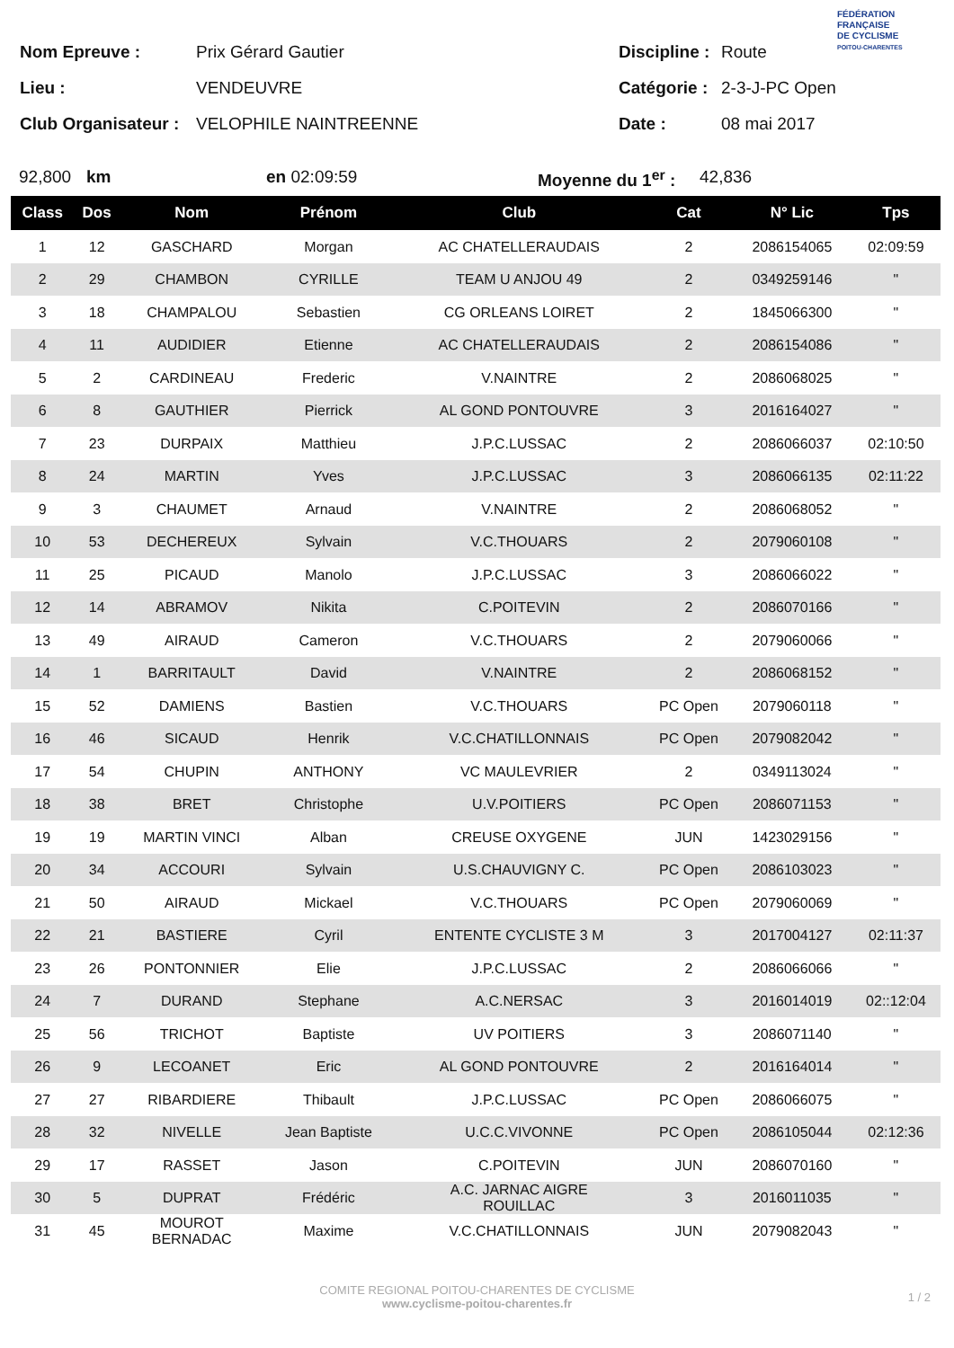FÉDÉRATION
FRANÇAISE
DE CYCLISME
POITOU-CHARENTES
Nom Epreuve : Prix Gérard Gautier Discipline : Route
Lieu : VENDEUVRE Catégorie : 2-3-J-PC Open
Club Organisateur : VELOPHILE NAINTREENNE Date : 08 mai 2017
92,800 km en 02:09:59 Moyenne du 1<sup>er</sup> : 42,836
| Class | Dos | Nom | Prénom | Club | Cat | N° Lic | Tps |
| --- | --- | --- | --- | --- | --- | --- | --- |
| 1 | 12 | GASCHARD | Morgan | AC CHATELLERAUDAIS | 2 | 2086154065 | 02:09:59 |
| 2 | 29 | CHAMBON | CYRILLE | TEAM U ANJOU 49 | 2 | 0349259146 | " |
| 3 | 18 | CHAMPALOU | Sebastien | CG ORLEANS LOIRET | 2 | 1845066300 | " |
| 4 | 11 | AUDIDIER | Etienne | AC CHATELLERAUDAIS | 2 | 2086154086 | " |
| 5 | 2 | CARDINEAU | Frederic | V.NAINTRE | 2 | 2086068025 | " |
| 6 | 8 | GAUTHIER | Pierrick | AL GOND PONTOUVRE | 3 | 2016164027 | " |
| 7 | 23 | DURPAIX | Matthieu | J.P.C.LUSSAC | 2 | 2086066037 | 02:10:50 |
| 8 | 24 | MARTIN | Yves | J.P.C.LUSSAC | 3 | 2086066135 | 02:11:22 |
| 9 | 3 | CHAUMET | Arnaud | V.NAINTRE | 2 | 2086068052 | " |
| 10 | 53 | DECHEREUX | Sylvain | V.C.THOUARS | 2 | 2079060108 | " |
| 11 | 25 | PICAUD | Manolo | J.P.C.LUSSAC | 3 | 2086066022 | " |
| 12 | 14 | ABRAMOV | Nikita | C.POITEVIN | 2 | 2086070166 | " |
| 13 | 49 | AIRAUD | Cameron | V.C.THOUARS | 2 | 2079060066 | " |
| 14 | 1 | BARRITAULT | David | V.NAINTRE | 2 | 2086068152 | " |
| 15 | 52 | DAMIENS | Bastien | V.C.THOUARS | PC Open | 2079060118 | " |
| 16 | 46 | SICAUD | Henrik | V.C.CHATILLONNAIS | PC Open | 2079082042 | " |
| 17 | 54 | CHUPIN | ANTHONY | VC MAULEVRIER | 2 | 0349113024 | " |
| 18 | 38 | BRET | Christophe | U.V.POITIERS | PC Open | 2086071153 | " |
| 19 | 19 | MARTIN VINCI | Alban | CREUSE OXYGENE | JUN | 1423029156 | " |
| 20 | 34 | ACCOURI | Sylvain | U.S.CHAUVIGNY C. | PC Open | 2086103023 | " |
| 21 | 50 | AIRAUD | Mickael | V.C.THOUARS | PC Open | 2079060069 | " |
| 22 | 21 | BASTIERE | Cyril | ENTENTE CYCLISTE 3 M | 3 | 2017004127 | 02:11:37 |
| 23 | 26 | PONTONNIER | Elie | J.P.C.LUSSAC | 2 | 2086066066 | " |
| 24 | 7 | DURAND | Stephane | A.C.NERSAC | 3 | 2016014019 | 02::12:04 |
| 25 | 56 | TRICHOT | Baptiste | UV POITIERS | 3 | 2086071140 | " |
| 26 | 9 | LECOANET | Eric | AL GOND PONTOUVRE | 2 | 2016164014 | " |
| 27 | 27 | RIBARDIERE | Thibault | J.P.C.LUSSAC | PC Open | 2086066075 | " |
| 28 | 32 | NIVELLE | Jean Baptiste | U.C.C.VIVONNE | PC Open | 2086105044 | 02:12:36 |
| 29 | 17 | RASSET | Jason | C.POITEVIN | JUN | 2086070160 | " |
| 30 | 5 | DUPRAT | Frédéric | A.C. JARNAC AIGRE ROUILLAC | 3 | 2016011035 | " |
| 31 | 45 | MOUROT BERNADAC | Maxime | V.C.CHATILLONNAIS | JUN | 2079082043 | " |
COMITE REGIONAL POITOU-CHARENTES DE CYCLISME
www.cyclisme-poitou-charentes.fr
1 / 2